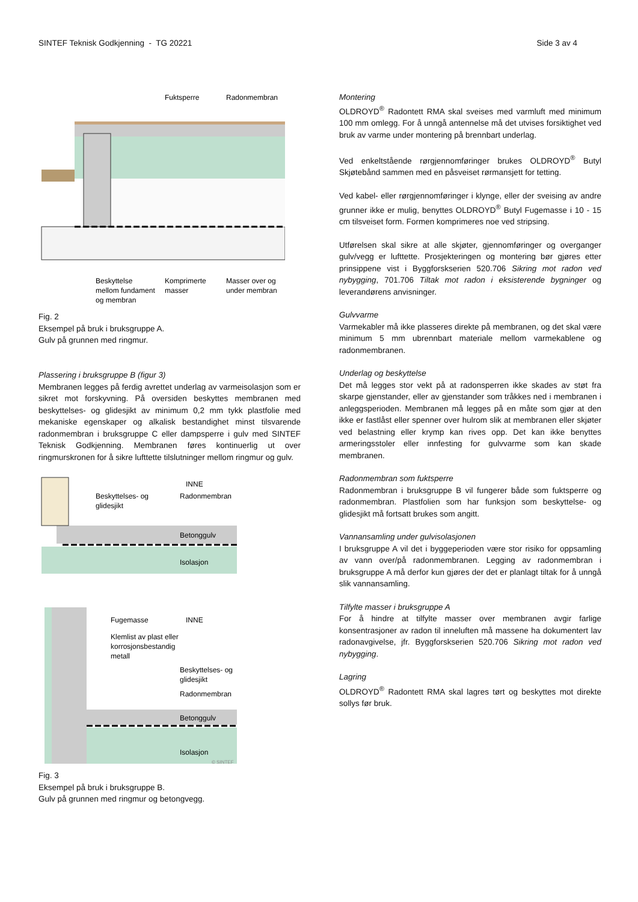SINTEF Teknisk Godkjenning - TG 20221 Side 3 av 4
Fuktsperre
Radonmembran
Beskyttelse
mellom fundament
og membran
Komprimerte
masser
Masser over og
under membran
Fig. 2
Eksempel på bruk i bruksgruppe A.
Gulv på grunnen med ringmur.
Plassering i bruksgruppe B (figur 3)
Membranen legges på ferdig avrettet underlag av varmeisolasjon som er sikret mot forskyvning. På oversiden beskyttes membranen med beskyttelses- og glidesjikt av minimum 0,2 mm tykk plastfolie med mekaniske egenskaper og alkalisk bestandighet minst tilsvarende radonmembran i bruksgruppe C eller dampsperre i gulv med SINTEF Teknisk Godkjenning. Membranen føres kontinuerlig ut over ringmurskronen for å sikre lufttette tilslutninger mellom ringmur og gulv.
INNE
Beskyttelses- og
glidesjikt
Radonmembran
Betonggulv
Isolasjon
Fugemasse
INNE
Klemlist av plast eller
korrosjonsbestandig
metall
Beskyttelses- og
glidesjikt
Radonmembran
Betonggulv
Isolasjon
© SINTEF
Fig. 3
Eksempel på bruk i bruksgruppe B.
Gulv på grunnen med ringmur og betongvegg.
Montering
OLDROYD<sup>®</sup> Radontett RMA skal sveises med varmluft med minimum 100 mm omlegg. For å unngå antennelse må det utvises forsiktighet ved bruk av varme under montering på brennbart underlag.
Ved enkeltstående rørgjennomføringer brukes OLDROYD<sup>®</sup> Butyl Skjøtebånd sammen med en påsveiset rørmansjett for tetting.
Ved kabel- eller rørgjennomføringer i klynge, eller der sveising av andre grunner ikke er mulig, benyttes OLDROYD<sup>®</sup> Butyl Fugemasse i 10 - 15 cm tilsveiset form. Formen komprimeres noe ved stripsing.
Utførelsen skal sikre at alle skjøter, gjennomføringer og overganger gulv/vegg er lufttette. Prosjekteringen og montering bør gjøres etter prinsippene vist i Byggforskserien 520.706 Sikring mot radon ved nybygging, 701.706 Tiltak mot radon i eksisterende bygninger og leverandørens anvisninger.
Gulvvarme
Varmekabler må ikke plasseres direkte på membranen, og det skal være minimum 5 mm ubrennbart materiale mellom varmekablene og radonmembranen.
Underlag og beskyttelse
Det må legges stor vekt på at radonsperren ikke skades av støt fra skarpe gjenstander, eller av gjenstander som tråkkes ned i membranen i anleggsperioden. Membranen må legges på en måte som gjør at den ikke er fastlåst eller spenner over hulrom slik at membranen eller skjøter ved belastning eller krymp kan rives opp. Det kan ikke benyttes armeringsstoler eller innfesting for gulvvarme som kan skade membranen.
Radonmembran som fuktsperre
Radonmembran i bruksgruppe B vil fungerer både som fuktsperre og radonmembran. Plastfolien som har funksjon som beskyttelse- og glidesjikt må fortsatt brukes som angitt.
Vannansamling under gulvisolasjonen
I bruksgruppe A vil det i byggeperioden være stor risiko for oppsamling av vann over/på radonmembranen. Legging av radonmembran i bruksgruppe A må derfor kun gjøres der det er planlagt tiltak for å unngå slik vannansamling.
Tilfylte masser i bruksgruppe A
For å hindre at tilfylte masser over membranen avgir farlige konsentrasjoner av radon til inneluften må massene ha dokumentert lav radonavgivelse, jfr. Byggforskserien 520.706 Sikring mot radon ved nybygging.
Lagring
OLDROYD<sup>®</sup> Radontett RMA skal lagres tørt og beskyttes mot direkte sollys før bruk.